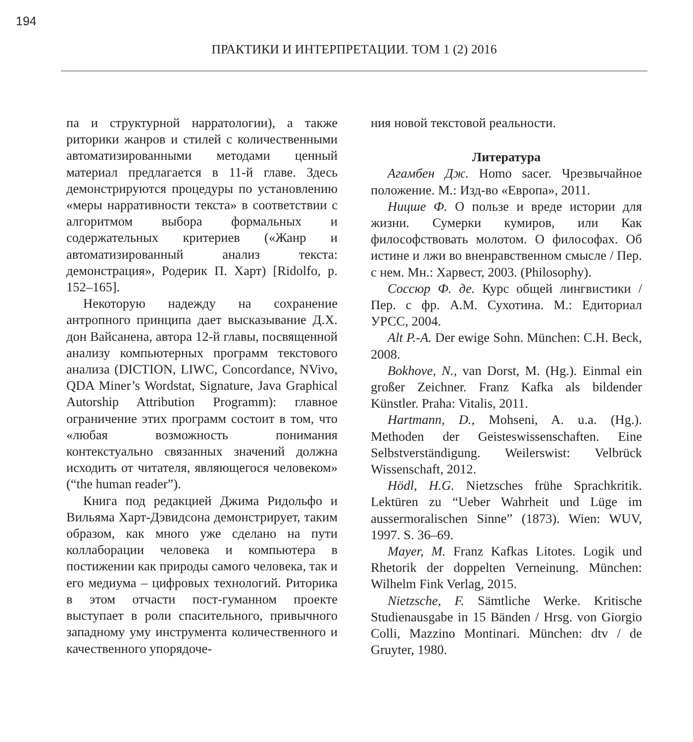194
ПРАКТИКИ И ИНТЕРПРЕТАЦИИ. ТОМ 1 (2) 2016
па и структурной нарратологии), а также риторики жанров и стилей с количественными автоматизированными методами ценный материал предлагается в 11-й главе. Здесь демонстрируются процедуры по установлению «меры нарративности текста» в соответствии с алгоритмом выбора формальных и содержательных критериев («Жанр и автоматизированный анализ текста: демонстрация», Родерик П. Харт) [Ridolfo, p. 152–165].
Некоторую надежду на сохранение антропного принципа дает высказывание Д.Х. дон Вайсанена, автора 12-й главы, посвященной анализу компьютерных программ текстового анализа (DICTION, LIWC, Concordance, NVivo, QDA Miner’s Wordstat, Signature, Java Graphical Autorship Attribution Programm): главное ограничение этих программ состоит в том, что «любая возможность понимания контекстуально связанных значений должна исходить от читателя, являющегося человеком» (“the human reader”).
Книга под редакцией Джима Ридольфо и Вильяма Харт-Дэвидсона демонстрирует, таким образом, как много уже сделано на пути коллаборации человека и компьютера в постижении как природы самого человека, так и его медиума – цифровых технологий. Риторика в этом отчасти пост-гуманном проекте выступает в роли спасительного, привычного западному уму инструмента количественного и качественного упорядоче-
ния новой текстовой реальности.
Литература
Агамбен Дж. Homo sacer. Чрезвычайное положение. М.: Изд-во «Европа», 2011.
Ницше Ф. О пользе и вреде истории для жизни. Сумерки кумиров, или Как философствовать молотом. О философах. Об истине и лжи во вненравственном смысле / Пер. с нем. Мн.: Харвест, 2003. (Philosophy).
Соссюр Ф. де. Курс общей лингвистики / Пер. с фр. А.М. Сухотина. М.: Едиториал УРСС, 2004.
Alt P.-A. Der ewige Sohn. München: C.H. Beck, 2008.
Bokhove, N., van Dorst, M. (Hg.). Einmal ein großer Zeichner. Franz Kafka als bildender Künstler. Praha: Vitalis, 2011.
Hartmann, D., Mohseni, A. u.a. (Hg.). Methoden der Geisteswissenschaften. Eine Selbstverständigung. Weilerswist: Velbrück Wissenschaft, 2012.
Hödl, H.G. Nietzsches frühe Sprachkritik. Lektüren zu “Ueber Wahrheit und Lüge im aussermoralischen Sinne” (1873). Wien: WUV, 1997. S. 36–69.
Mayer, M. Franz Kafkas Litotes. Logik und Rhetorik der doppelten Verneinung. München: Wilhelm Fink Verlag, 2015.
Nietzsche, F. Sämtliche Werke. Kritische Studienausgabe in 15 Bänden / Hrsg. von Giorgio Colli, Mazzino Montinari. München: dtv / de Gruyter, 1980.